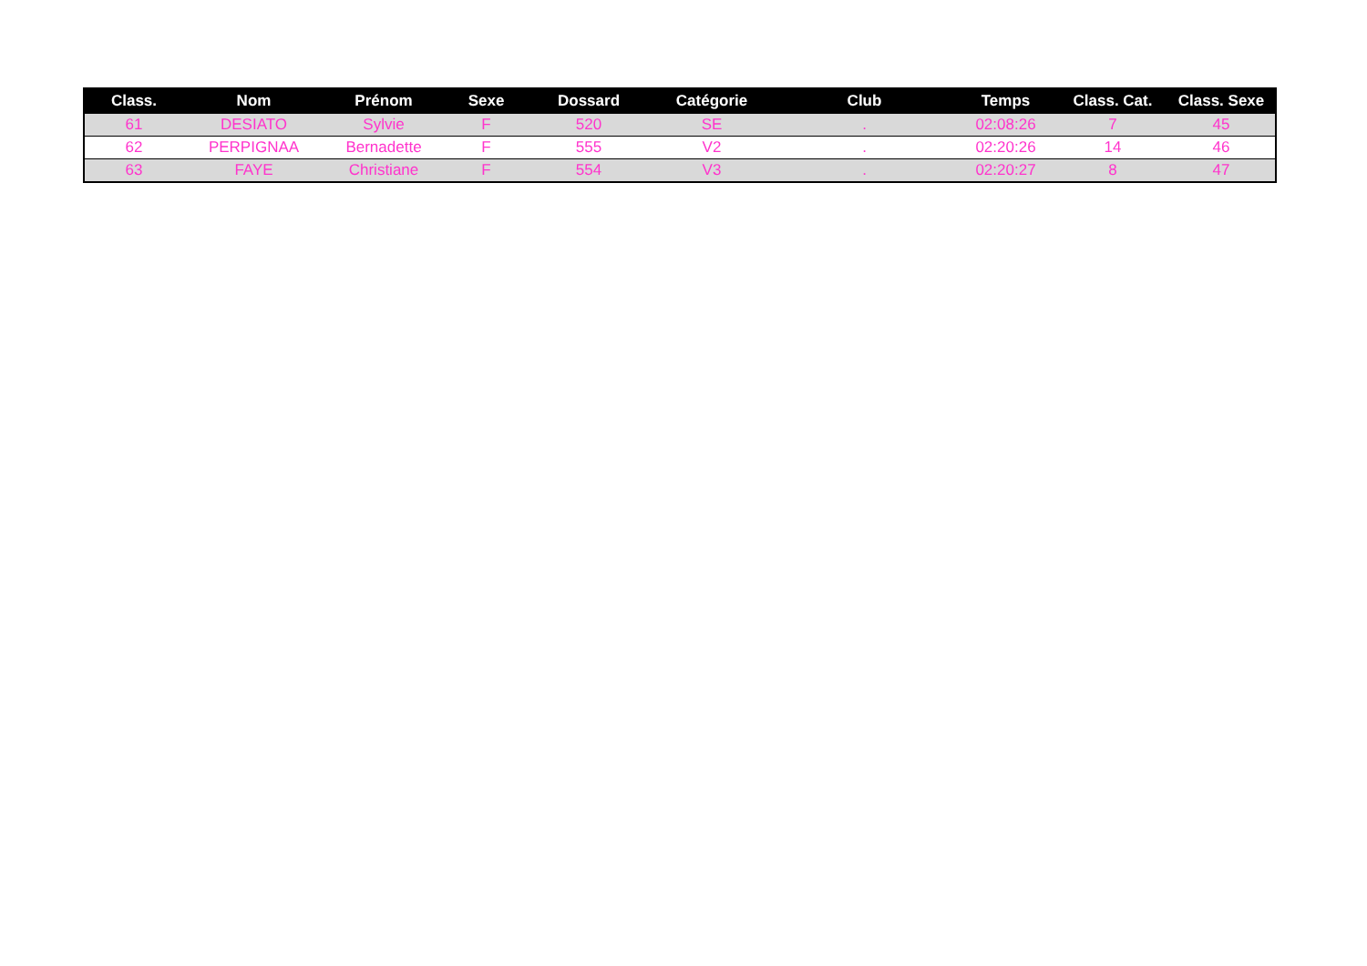| Class. | Nom | Prénom | Sexe | Dossard | Catégorie | Club | Temps | Class. Cat. | Class. Sexe |
| --- | --- | --- | --- | --- | --- | --- | --- | --- | --- |
| 61 | DESIATO | Sylvie | F | 520 | SE | . | 02:08:26 | 7 | 45 |
| 62 | PERPIGNAA | Bernadette | F | 555 | V2 | . | 02:20:26 | 14 | 46 |
| 63 | FAYE | Christiane | F | 554 | V3 | . | 02:20:27 | 8 | 47 |